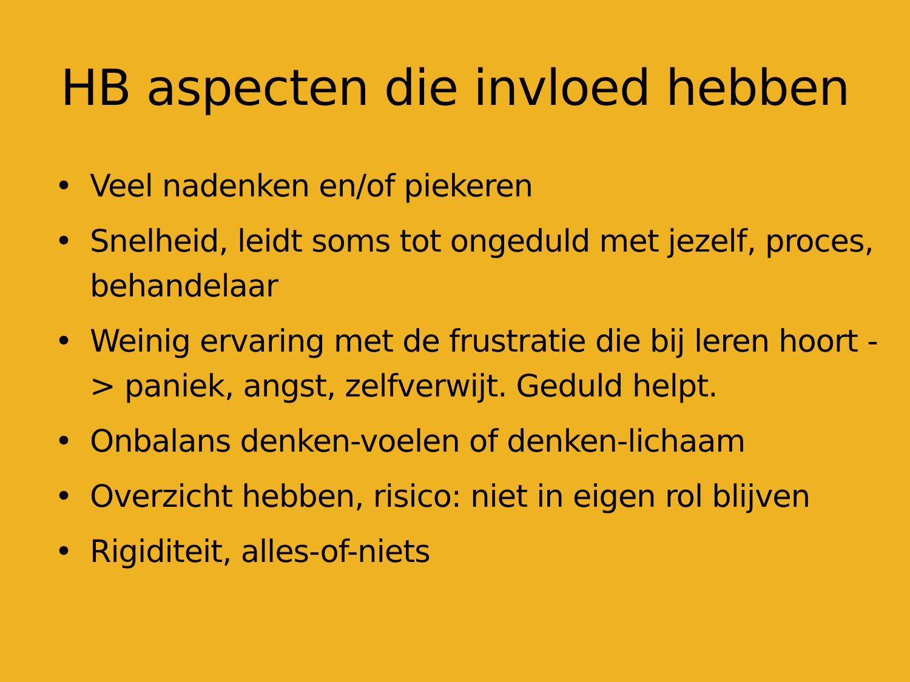HB aspecten die invloed hebben
• Veel nadenken en/of piekeren
• Snelheid, leidt soms tot ongeduld met jezelf, proces, behandelaar
• Weinig ervaring met de frustratie die bij leren hoort -> paniek, angst, zelfverwijt. Geduld helpt.
• Onbalans denken-voelen of denken-lichaam
• Overzicht hebben, risico: niet in eigen rol blijven
• Rigiditeit, alles-of-niets